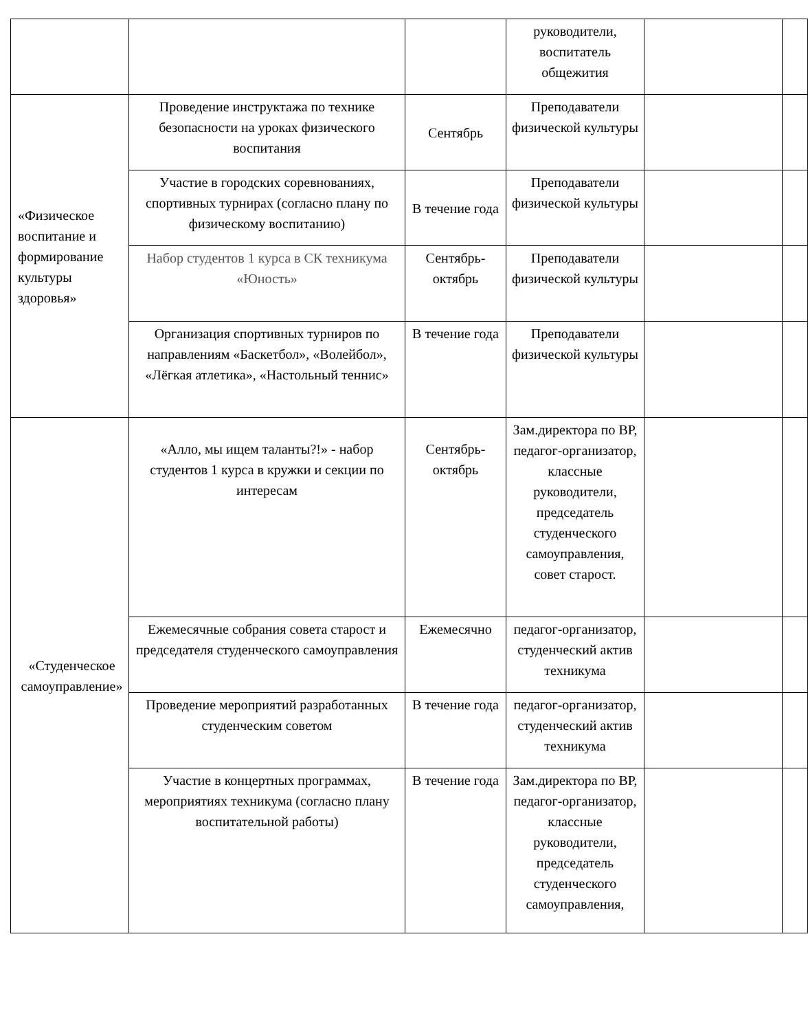| | | | руководители, воспитатель общежития | | |
| «Физическое воспитание и формирование культуры здоровья» | Проведение инструктажа по технике безопасности на уроках физического воспитания | Сентябрь | Преподаватели физической культуры | | |
| | Участие в городских соревнованиях, спортивных турнирах (согласно плану по физическому воспитанию) | В течение года | Преподаватели физической культуры | | |
| | Набор студентов 1 курса в СК техникума «Юность» | Сентябрь-октябрь | Преподаватели физической культуры | | |
| | Организация спортивных турниров по направлениям «Баскетбол», «Волейбол», «Лёгкая атлетика», «Настольный теннис» | В течение года | Преподаватели физической культуры | | |
| «Студенческое самоуправление» | «Алло, мы ищем таланты?!» - набор студентов 1 курса в кружки и секции по интересам | Сентябрь-октябрь | Зам.директора по ВР, педагог-организатор, классные руководители, председатель студенческого самоуправления, совет старост. | | |
| | Ежемесячные собрания совета старост и председателя студенческого самоуправления | Ежемесячно | педагог-организатор, студенческий актив техникума | | |
| | Проведение мероприятий разработанных студенческим советом | В течение года | педагог-организатор, студенческий актив техникума | | |
| | Участие в концертных программах, мероприятиях техникума (согласно плану воспитательной работы) | В течение года | Зам.директора по ВР, педагог-организатор, классные руководители, председатель студенческого самоуправления, | | |